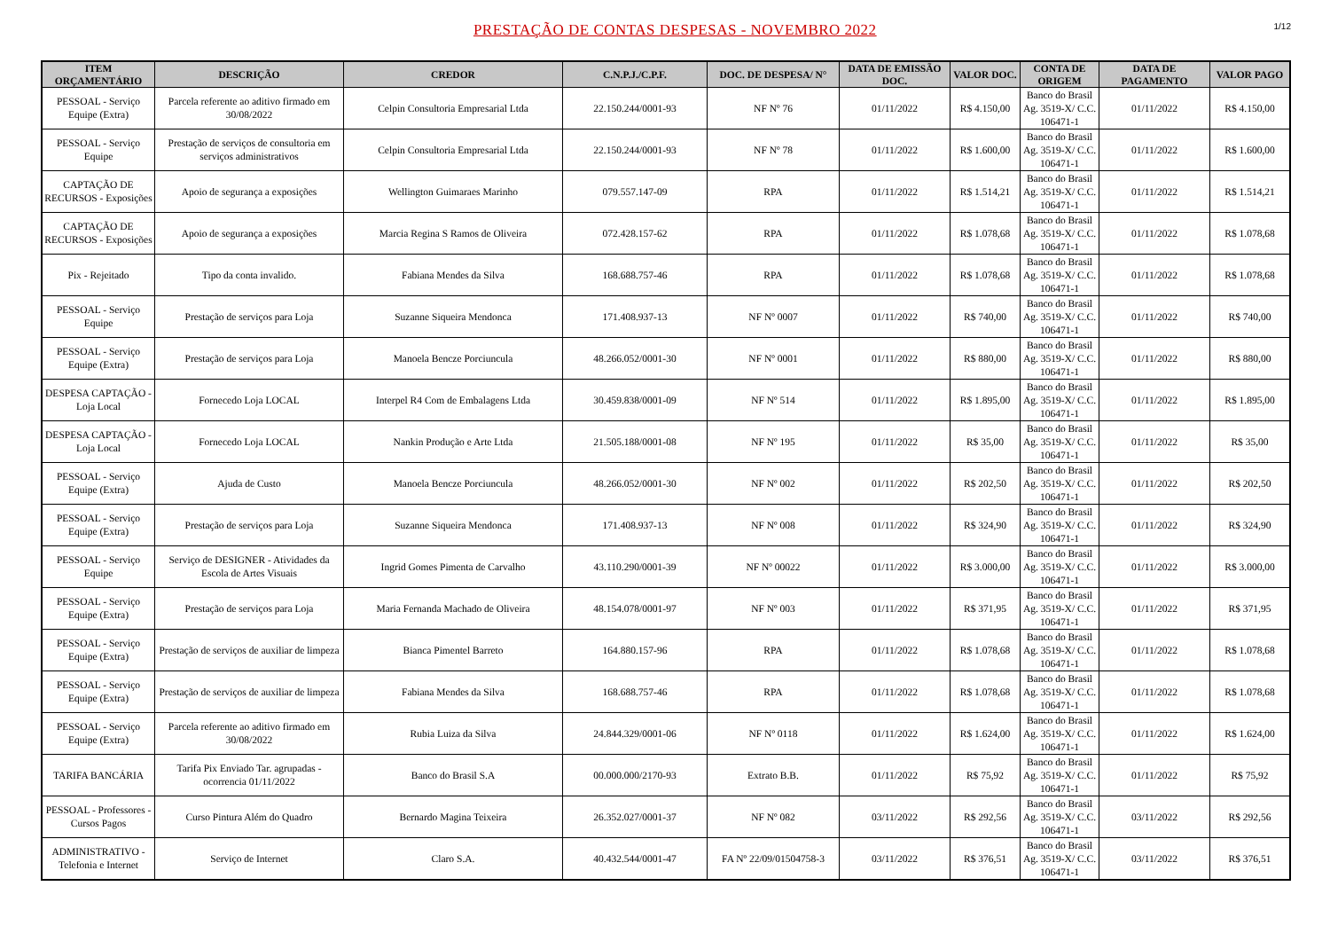PRESTAÇÃO DE CONTAS DESPESAS - NOVEMBRO 2022
1/12
| ITEM ORÇAMENTÁRIO | DESCRIÇÃO | CREDOR | C.N.P.J./C.P.F. | DOC. DE DESPESA/ N° | DATA DE EMISSÃO DOC. | VALOR DOC. | CONTA DE ORIGEM | DATA DE PAGAMENTO | VALOR PAGO |
| --- | --- | --- | --- | --- | --- | --- | --- | --- | --- |
| PESSOAL - Serviço Equipe (Extra) | Parcela referente ao aditivo firmado em 30/08/2022 | Celpin Consultoria Empresarial Ltda | 22.150.244/0001-93 | NF Nº 76 | 01/11/2022 | R$ 4.150,00 | Banco do Brasil Ag. 3519-X/ C.C. 106471-1 | 01/11/2022 | R$ 4.150,00 |
| PESSOAL - Serviço Equipe | Prestação de serviços de consultoria em serviços administrativos | Celpin Consultoria Empresarial Ltda | 22.150.244/0001-93 | NF Nº 78 | 01/11/2022 | R$ 1.600,00 | Banco do Brasil Ag. 3519-X/ C.C. 106471-1 | 01/11/2022 | R$ 1.600,00 |
| CAPTAÇÃO DE RECURSOS - Exposições | Apoio de segurança a exposições | Wellington Guimaraes Marinho | 079.557.147-09 | RPA | 01/11/2022 | R$ 1.514,21 | Banco do Brasil Ag. 3519-X/ C.C. 106471-1 | 01/11/2022 | R$ 1.514,21 |
| CAPTAÇÃO DE RECURSOS - Exposições | Apoio de segurança a exposições | Marcia Regina S Ramos de Oliveira | 072.428.157-62 | RPA | 01/11/2022 | R$ 1.078,68 | Banco do Brasil Ag. 3519-X/ C.C. 106471-1 | 01/11/2022 | R$ 1.078,68 |
| Pix - Rejeitado | Tipo da conta invalido. | Fabiana Mendes da Silva | 168.688.757-46 | RPA | 01/11/2022 | R$ 1.078,68 | Banco do Brasil Ag. 3519-X/ C.C. 106471-1 | 01/11/2022 | R$ 1.078,68 |
| PESSOAL - Serviço Equipe | Prestação de serviços para Loja | Suzanne Siqueira Mendonca | 171.408.937-13 | NF Nº 0007 | 01/11/2022 | R$ 740,00 | Banco do Brasil Ag. 3519-X/ C.C. 106471-1 | 01/11/2022 | R$ 740,00 |
| PESSOAL - Serviço Equipe (Extra) | Prestação de serviços para Loja | Manoela Bencze Porciuncula | 48.266.052/0001-30 | NF Nº 0001 | 01/11/2022 | R$ 880,00 | Banco do Brasil Ag. 3519-X/ C.C. 106471-1 | 01/11/2022 | R$ 880,00 |
| DESPESA CAPTAÇÃO - Loja Local | Fornecedo Loja LOCAL | Interpel R4 Com de Embalagens Ltda | 30.459.838/0001-09 | NF Nº 514 | 01/11/2022 | R$ 1.895,00 | Banco do Brasil Ag. 3519-X/ C.C. 106471-1 | 01/11/2022 | R$ 1.895,00 |
| DESPESA CAPTAÇÃO - Loja Local | Fornecedo Loja LOCAL | Nankin Produção e Arte Ltda | 21.505.188/0001-08 | NF Nº 195 | 01/11/2022 | R$ 35,00 | Banco do Brasil Ag. 3519-X/ C.C. 106471-1 | 01/11/2022 | R$ 35,00 |
| PESSOAL - Serviço Equipe (Extra) | Ajuda de Custo | Manoela Bencze Porciuncula | 48.266.052/0001-30 | NF Nº 002 | 01/11/2022 | R$ 202,50 | Banco do Brasil Ag. 3519-X/ C.C. 106471-1 | 01/11/2022 | R$ 202,50 |
| PESSOAL - Serviço Equipe (Extra) | Prestação de serviços para Loja | Suzanne Siqueira Mendonca | 171.408.937-13 | NF Nº 008 | 01/11/2022 | R$ 324,90 | Banco do Brasil Ag. 3519-X/ C.C. 106471-1 | 01/11/2022 | R$ 324,90 |
| PESSOAL - Serviço Equipe | Serviço de DESIGNER - Atividades da Escola de Artes Visuais | Ingrid Gomes Pimenta de Carvalho | 43.110.290/0001-39 | NF Nº 00022 | 01/11/2022 | R$ 3.000,00 | Banco do Brasil Ag. 3519-X/ C.C. 106471-1 | 01/11/2022 | R$ 3.000,00 |
| PESSOAL - Serviço Equipe (Extra) | Prestação de serviços para Loja | Maria Fernanda Machado de Oliveira | 48.154.078/0001-97 | NF Nº 003 | 01/11/2022 | R$ 371,95 | Banco do Brasil Ag. 3519-X/ C.C. 106471-1 | 01/11/2022 | R$ 371,95 |
| PESSOAL - Serviço Equipe (Extra) | Prestação de serviços de auxiliar de limpeza | Bianca Pimentel Barreto | 164.880.157-96 | RPA | 01/11/2022 | R$ 1.078,68 | Banco do Brasil Ag. 3519-X/ C.C. 106471-1 | 01/11/2022 | R$ 1.078,68 |
| PESSOAL - Serviço Equipe (Extra) | Prestação de serviços de auxiliar de limpeza | Fabiana Mendes da Silva | 168.688.757-46 | RPA | 01/11/2022 | R$ 1.078,68 | Banco do Brasil Ag. 3519-X/ C.C. 106471-1 | 01/11/2022 | R$ 1.078,68 |
| PESSOAL - Serviço Equipe (Extra) | Parcela referente ao aditivo firmado em 30/08/2022 | Rubia Luiza da Silva | 24.844.329/0001-06 | NF Nº 0118 | 01/11/2022 | R$ 1.624,00 | Banco do Brasil Ag. 3519-X/ C.C. 106471-1 | 01/11/2022 | R$ 1.624,00 |
| TARIFA BANCÁRIA | Tarifa Pix Enviado Tar. agrupadas - ocorrencia 01/11/2022 | Banco do Brasil S.A | 00.000.000/2170-93 | Extrato B.B. | 01/11/2022 | R$ 75,92 | Banco do Brasil Ag. 3519-X/ C.C. 106471-1 | 01/11/2022 | R$ 75,92 |
| PESSOAL - Professores - Cursos Pagos | Curso Pintura Além do Quadro | Bernardo Magina Teixeira | 26.352.027/0001-37 | NF Nº 082 | 03/11/2022 | R$ 292,56 | Banco do Brasil Ag. 3519-X/ C.C. 106471-1 | 03/11/2022 | R$ 292,56 |
| ADMINISTRATIVO - Telefonia e Internet | Serviço de Internet | Claro S.A. | 40.432.544/0001-47 | FA Nº 22/09/01504758-3 | 03/11/2022 | R$ 376,51 | Banco do Brasil Ag. 3519-X/ C.C. 106471-1 | 03/11/2022 | R$ 376,51 |